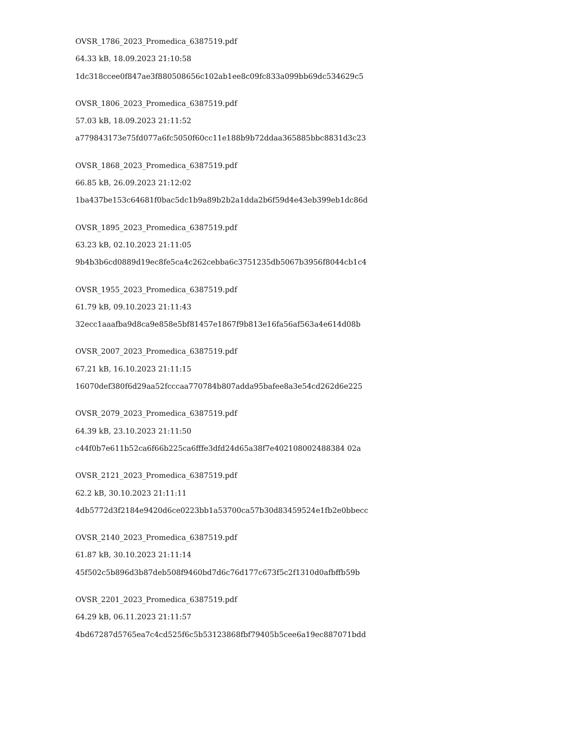OVSR_1786_2023_Promedica_6387519.pdf
64.33 kB, 18.09.2023 21:10:58
1dc318ccee0f847ae3f880508656c102ab1ee8c09fc833a099bb69dc534629c5
OVSR_1806_2023_Promedica_6387519.pdf
57.03 kB, 18.09.2023 21:11:52
a779843173e75fd077a6fc5050f60cc11e188b9b72ddaa365885bbc8831d3c23
OVSR_1868_2023_Promedica_6387519.pdf
66.85 kB, 26.09.2023 21:12:02
1ba437be153c64681f0bac5dc1b9a89b2b2a1dda2b6f59d4e43eb399eb1dc86d
OVSR_1895_2023_Promedica_6387519.pdf
63.23 kB, 02.10.2023 21:11:05
9b4b3b6cd0889d19ec8fe5ca4c262cebba6c3751235db5067b3956f8044cb1c4
OVSR_1955_2023_Promedica_6387519.pdf
61.79 kB, 09.10.2023 21:11:43
32ecc1aaafba9d8ca9e858e5bf81457e1867f9b813e16fa56af563a4e614d08b
OVSR_2007_2023_Promedica_6387519.pdf
67.21 kB, 16.10.2023 21:11:15
16070def380f6d29aa52fcccaa770784b807adda95bafee8a3e54cd262d6e225
OVSR_2079_2023_Promedica_6387519.pdf
64.39 kB, 23.10.2023 21:11:50
c44f0b7e611b52ca6f66b225ca6fffe3dfd24d65a38f7e402108002488384 02a
OVSR_2121_2023_Promedica_6387519.pdf
62.2 kB, 30.10.2023 21:11:11
4db5772d3f2184e9420d6ce0223bb1a53700ca57b30d83459524e1fb2e0bbecc
OVSR_2140_2023_Promedica_6387519.pdf
61.87 kB, 30.10.2023 21:11:14
45f502c5b896d3b87deb508f9460bd7d6c76d177c673f5c2f1310d0afbffb59b
OVSR_2201_2023_Promedica_6387519.pdf
64.29 kB, 06.11.2023 21:11:57
4bd67287d5765ea7c4cd525f6c5b53123868fbf79405b5cee6a19ec887071bdd